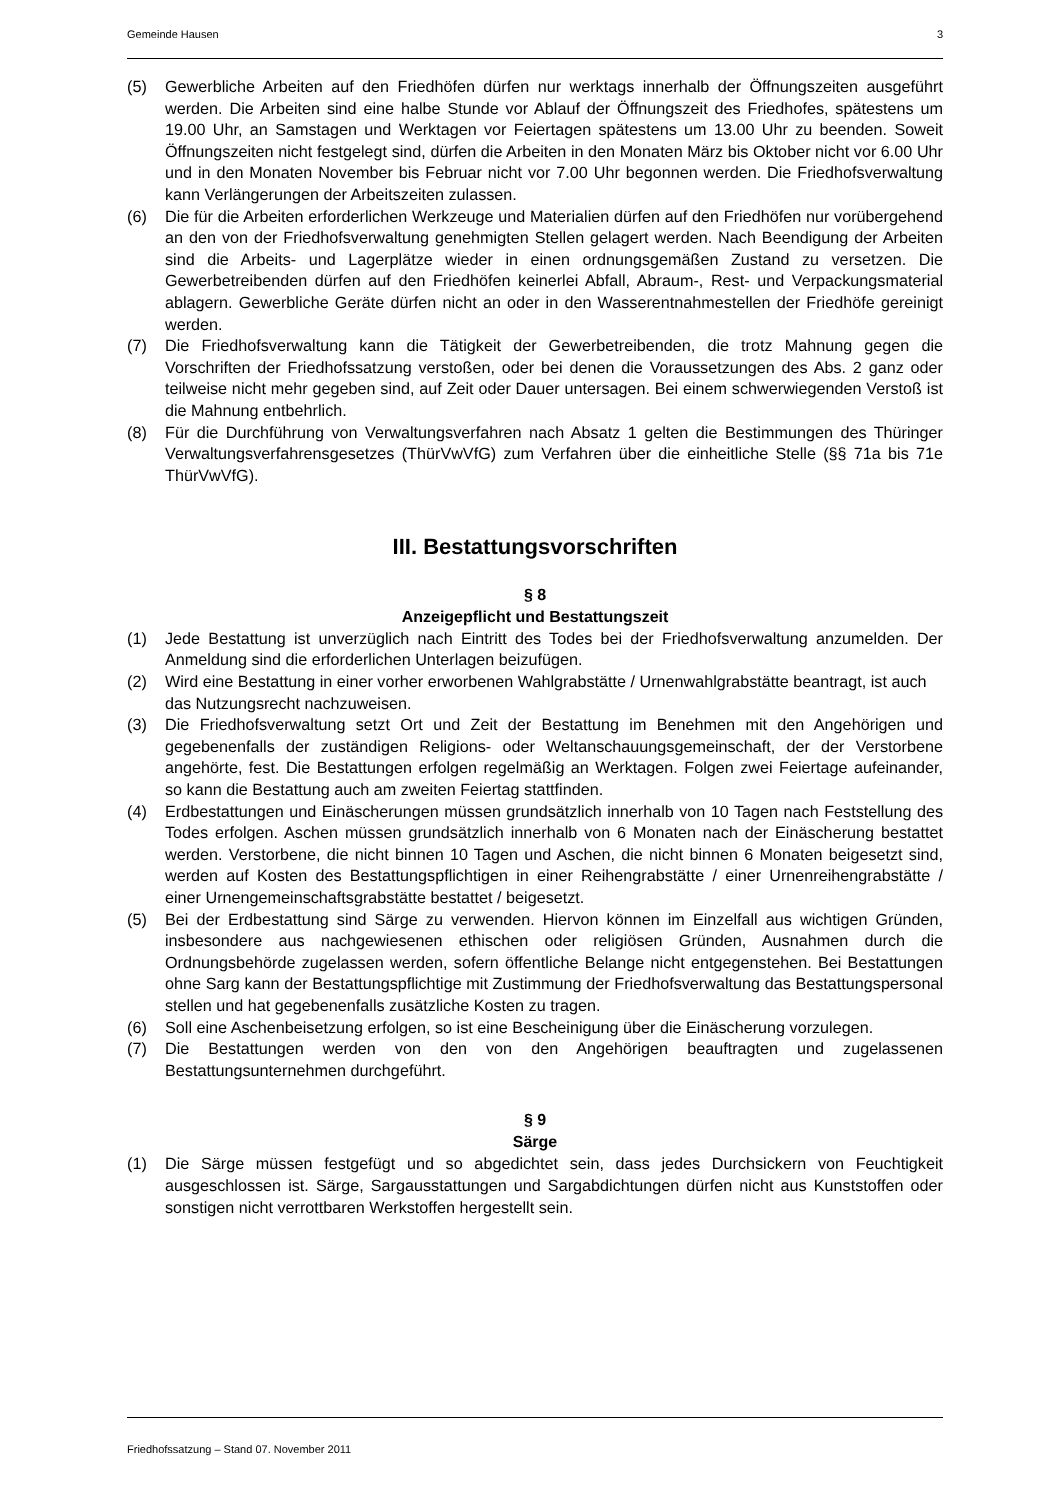Gemeinde Hausen 3
(5) Gewerbliche Arbeiten auf den Friedhöfen dürfen nur werktags innerhalb der Öffnungszeiten ausgeführt werden. Die Arbeiten sind eine halbe Stunde vor Ablauf der Öffnungszeit des Friedhofes, spätestens um 19.00 Uhr, an Samstagen und Werktagen vor Feiertagen spätestens um 13.00 Uhr zu beenden. Soweit Öffnungszeiten nicht festgelegt sind, dürfen die Arbeiten in den Monaten März bis Oktober nicht vor 6.00 Uhr und in den Monaten November bis Februar nicht vor 7.00 Uhr begonnen werden. Die Friedhofsverwaltung kann Verlängerungen der Arbeitszeiten zulassen.
(6) Die für die Arbeiten erforderlichen Werkzeuge und Materialien dürfen auf den Friedhöfen nur vorübergehend an den von der Friedhofsverwaltung genehmigten Stellen gelagert werden. Nach Beendigung der Arbeiten sind die Arbeits- und Lagerplätze wieder in einen ordnungsgemäßen Zustand zu versetzen. Die Gewerbetreibenden dürfen auf den Friedhöfen keinerlei Abfall, Abraum-, Rest- und Verpackungsmaterial ablagern. Gewerbliche Geräte dürfen nicht an oder in den Wasserentnahmestellen der Friedhöfe gereinigt werden.
(7) Die Friedhofsverwaltung kann die Tätigkeit der Gewerbetreibenden, die trotz Mahnung gegen die Vorschriften der Friedhofssatzung verstoßen, oder bei denen die Voraussetzungen des Abs. 2 ganz oder teilweise nicht mehr gegeben sind, auf Zeit oder Dauer untersagen. Bei einem schwerwiegenden Verstoß ist die Mahnung entbehrlich.
(8) Für die Durchführung von Verwaltungsverfahren nach Absatz 1 gelten die Bestimmungen des Thüringer Verwaltungsverfahrensgesetzes (ThürVwVfG) zum Verfahren über die einheitliche Stelle (§§ 71a bis 71e ThürVwVfG).
III. Bestattungsvorschriften
§ 8
Anzeigepflicht und Bestattungszeit
(1) Jede Bestattung ist unverzüglich nach Eintritt des Todes bei der Friedhofsverwaltung anzumelden. Der Anmeldung sind die erforderlichen Unterlagen beizufügen.
(2) Wird eine Bestattung in einer vorher erworbenen Wahlgrabstätte / Urnenwahlgrabstätte beantragt, ist auch das Nutzungsrecht nachzuweisen.
(3) Die Friedhofsverwaltung setzt Ort und Zeit der Bestattung im Benehmen mit den Angehörigen und gegebenenfalls der zuständigen Religions- oder Weltanschauungsgemeinschaft, der der Verstorbene angehörte, fest. Die Bestattungen erfolgen regelmäßig an Werktagen. Folgen zwei Feiertage aufeinander, so kann die Bestattung auch am zweiten Feiertag stattfinden.
(4) Erdbestattungen und Einäscherungen müssen grundsätzlich innerhalb von 10 Tagen nach Feststellung des Todes erfolgen. Aschen müssen grundsätzlich innerhalb von 6 Monaten nach der Einäscherung bestattet werden. Verstorbene, die nicht binnen 10 Tagen und Aschen, die nicht binnen 6 Monaten beigesetzt sind, werden auf Kosten des Bestattungspflichtigen in einer Reihengrabstätte / einer Urnenreihengrabstätte / einer Urnengemeinschaftsgrabstätte bestattet / beigesetzt.
(5) Bei der Erdbestattung sind Särge zu verwenden. Hiervon können im Einzelfall aus wichtigen Gründen, insbesondere aus nachgewiesenen ethischen oder religiösen Gründen, Ausnahmen durch die Ordnungsbehörde zugelassen werden, sofern öffentliche Belange nicht entgegenstehen. Bei Bestattungen ohne Sarg kann der Bestattungspflichtige mit Zustimmung der Friedhofsverwaltung das Bestattungspersonal stellen und hat gegebenenfalls zusätzliche Kosten zu tragen.
(6) Soll eine Aschenbeisetzung erfolgen, so ist eine Bescheinigung über die Einäscherung vorzulegen.
(7) Die Bestattungen werden von den von den Angehörigen beauftragten und zugelassenen Bestattungsunternehmen durchgeführt.
§ 9
Särge
(1) Die Särge müssen festgefügt und so abgedichtet sein, dass jedes Durchsickern von Feuchtigkeit ausgeschlossen ist. Särge, Sargausstattungen und Sargabdichtungen dürfen nicht aus Kunststoffen oder sonstigen nicht verrottbaren Werkstoffen hergestellt sein.
Friedhofssatzung – Stand 07. November 2011